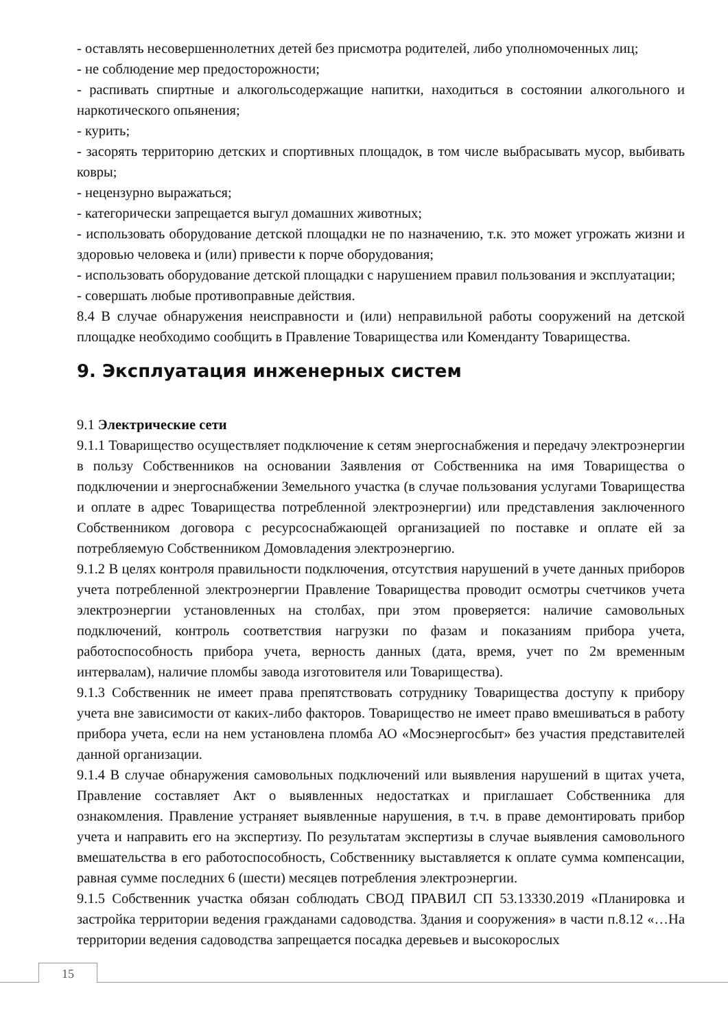- оставлять несовершеннолетних детей без присмотра родителей, либо уполномоченных лиц;
- не соблюдение мер предосторожности;
- распивать спиртные и алкогольсодержащие напитки, находиться в состоянии алкогольного и наркотического опьянения;
- курить;
- засорять территорию детских и спортивных площадок, в том числе выбрасывать мусор, выбивать ковры;
- нецензурно выражаться;
- категорически запрещается выгул домашних животных;
- использовать оборудование детской площадки не по назначению, т.к. это может угрожать жизни и здоровью человека и (или) привести к порче оборудования;
- использовать оборудование детской площадки с нарушением правил пользования и эксплуатации;
- совершать любые противоправные действия.
8.4 В случае обнаружения неисправности и (или) неправильной работы сооружений на детской площадке необходимо сообщить в Правление Товарищества или Коменданту Товарищества.
9. Эксплуатация инженерных систем
9.1 Электрические сети
9.1.1 Товарищество осуществляет подключение к сетям энергоснабжения и передачу электроэнергии в пользу Собственников на основании Заявления от Собственника на имя Товарищества о подключении и энергоснабжении Земельного участка (в случае пользования услугами Товарищества и оплате в адрес Товарищества потребленной электроэнергии) или представления заключенного Собственником договора с ресурсоснабжающей организацией по поставке и оплате ей за потребляемую Собственником Домовладения электроэнергию.
9.1.2 В целях контроля правильности подключения, отсутствия нарушений в учете данных приборов учета потребленной электроэнергии Правление Товарищества проводит осмотры счетчиков учета электроэнергии установленных на столбах, при этом проверяется: наличие самовольных подключений, контроль соответствия нагрузки по фазам и показаниям прибора учета, работоспособность прибора учета, верность данных (дата, время, учет по 2м временным интервалам), наличие пломбы завода изготовителя или Товарищества).
9.1.3 Собственник не имеет права препятствовать сотруднику Товарищества доступу к прибору учета вне зависимости от каких-либо факторов. Товарищество не имеет право вмешиваться в работу прибора учета, если на нем установлена пломба АО «Мосэнергосбыт» без участия представителей данной организации.
9.1.4 В случае обнаружения самовольных подключений или выявления нарушений в щитах учета, Правление составляет Акт о выявленных недостатках и приглашает Собственника для ознакомления. Правление устраняет выявленные нарушения, в т.ч. в праве демонтировать прибор учета и направить его на экспертизу. По результатам экспертизы в случае выявления самовольного вмешательства в его работоспособность, Собственнику выставляется к оплате сумма компенсации, равная сумме последних 6 (шести) месяцев потребления электроэнергии.
9.1.5 Собственник участка обязан соблюдать СВОД ПРАВИЛ СП 53.13330.2019 «Планировка и застройка территории ведения гражданами садоводства. Здания и сооружения» в части п.8.12 «…На территории ведения садоводства запрещается посадка деревьев и высокорослых
15